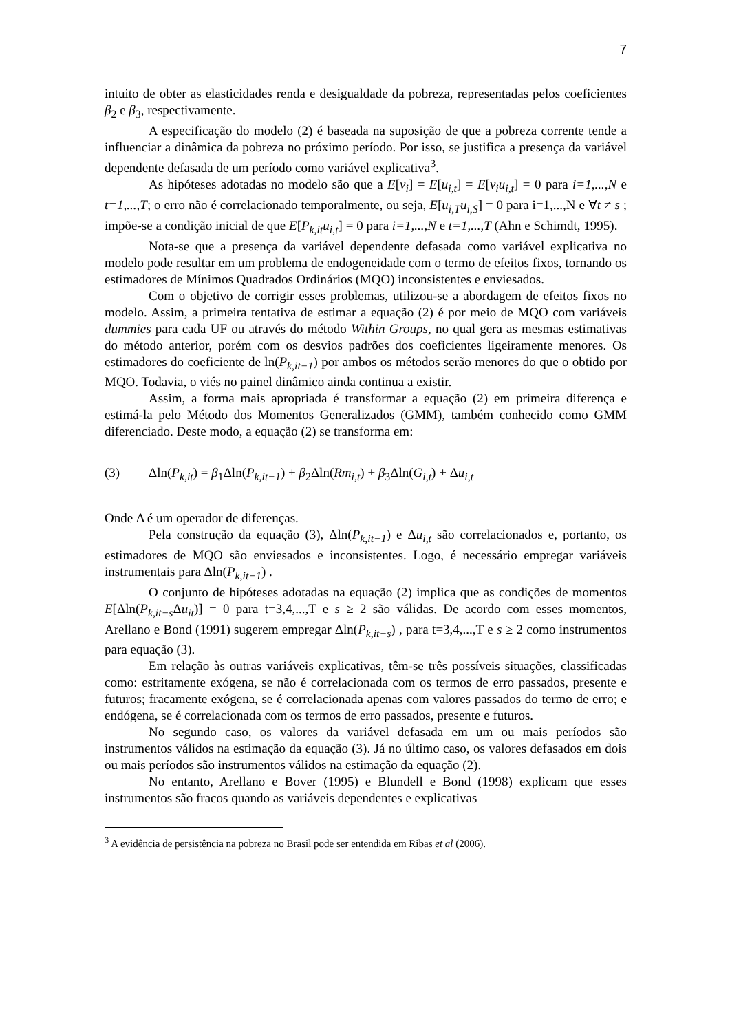7
intuito de obter as elasticidades renda e desigualdade da pobreza, representadas pelos coeficientes β<sub>2</sub> e β<sub>3</sub>, respectivamente.
A especificação do modelo (2) é baseada na suposição de que a pobreza corrente tende a influenciar a dinâmica da pobreza no próximo período. Por isso, se justifica a presença da variável dependente defasada de um período como variável explicativa<sup>3</sup>.
As hipóteses adotadas no modelo são que a E[v<sub>i</sub>] = E[u<sub>i,t</sub>] = E[v<sub>i</sub>u<sub>i,t</sub>] = 0 para i=1,...,N e t=1,...,T; o erro não é correlacionado temporalmente, ou seja, E[u<sub>i,T</sub>u<sub>i,S</sub>] = 0 para i=1,...,N e ∀t ≠ s ; impõe-se a condição inicial de que E[P<sub>k,it</sub>u<sub>i,t</sub>] = 0 para i=1,...,N e t=1,...,T (Ahn e Schimdt, 1995).
Nota-se que a presença da variável dependente defasada como variável explicativa no modelo pode resultar em um problema de endogeneidade com o termo de efeitos fixos, tornando os estimadores de Mínimos Quadrados Ordinários (MQO) inconsistentes e enviesados.
Com o objetivo de corrigir esses problemas, utilizou-se a abordagem de efeitos fixos no modelo. Assim, a primeira tentativa de estimar a equação (2) é por meio de MQO com variáveis dummies para cada UF ou através do método Within Groups, no qual gera as mesmas estimativas do método anterior, porém com os desvios padrões dos coeficientes ligeiramente menores. Os estimadores do coeficiente de ln(P<sub>k,it−1</sub>) por ambos os métodos serão menores do que o obtido por MQO. Todavia, o viés no painel dinâmico ainda continua a existir.
Assim, a forma mais apropriada é transformar a equação (2) em primeira diferença e estimá-la pelo Método dos Momentos Generalizados (GMM), também conhecido como GMM diferenciado. Deste modo, a equação (2) se transforma em:
(3) Δln(P<sub>k,it</sub>) = β<sub>1</sub>Δln(P<sub>k,it−1</sub>) + β<sub>2</sub>Δln(Rm<sub>i,t</sub>) + β<sub>3</sub>Δln(G<sub>i,t</sub>) + Δu<sub>i,t</sub>
Onde Δ é um operador de diferenças.
Pela construção da equação (3), Δln(P<sub>k,it−1</sub>) e Δu<sub>i,t</sub> são correlacionados e, portanto, os estimadores de MQO são enviesados e inconsistentes. Logo, é necessário empregar variáveis instrumentais para Δln(P<sub>k,it−1</sub>) .
O conjunto de hipóteses adotadas na equação (2) implica que as condições de momentos E[Δln(P<sub>k,it−s</sub> Δu<sub>it</sub>)] = 0 para t=3,4,...,T e s ≥ 2 são válidas. De acordo com esses momentos, Arellano e Bond (1991) sugerem empregar Δln(P<sub>k,it−s</sub>) , para t=3,4,...,T e s ≥ 2 como instrumentos para equação (3).
Em relação às outras variáveis explicativas, têm-se três possíveis situações, classificadas como: estritamente exógena, se não é correlacionada com os termos de erro passados, presente e futuros; fracamente exógena, se é correlacionada apenas com valores passados do termo de erro; e endógena, se é correlacionada com os termos de erro passados, presente e futuros.
No segundo caso, os valores da variável defasada em um ou mais períodos são instrumentos válidos na estimação da equação (3). Já no último caso, os valores defasados em dois ou mais períodos são instrumentos válidos na estimação da equação (2).
No entanto, Arellano e Bover (1995) e Blundell e Bond (1998) explicam que esses instrumentos são fracos quando as variáveis dependentes e explicativas
<sup>3</sup> A evidência de persistência na pobreza no Brasil pode ser entendida em Ribas et al (2006).